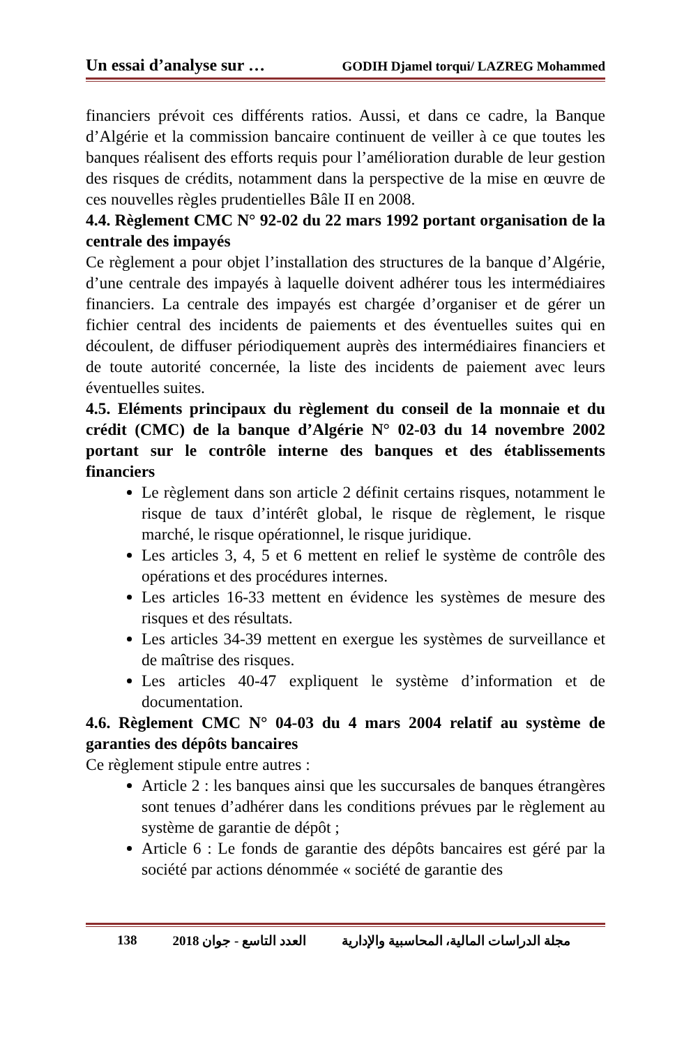Un essai d’analyse sur … GODIH Djamel torqui/ LAZREG Mohammed
financiers prévoit ces différents ratios. Aussi, et dans ce cadre, la Banque d’Algérie et la commission bancaire continuent de veiller à ce que toutes les banques réalisent des efforts requis pour l’amélioration durable de leur gestion des risques de crédits, notamment dans la perspective de la mise en œuvre de ces nouvelles règles prudentielles Bâle II en 2008.
4.4. Règlement CMC N° 92-02 du 22 mars 1992 portant organisation de la centrale des impayés
Ce règlement a pour objet l’installation des structures de la banque d’Algérie, d’une centrale des impayés à laquelle doivent adhérer tous les intermédiaires financiers. La centrale des impayés est chargée d’organiser et de gérer un fichier central des incidents de paiements et des éventuelles suites qui en découlent, de diffuser périodiquement auprès des intermédiaires financiers et de toute autorité concernée, la liste des incidents de paiement avec leurs éventuelles suites.
4.5. Eléments principaux du règlement du conseil de la monnaie et du crédit (CMC) de la banque d’Algérie N° 02-03 du 14 novembre 2002 portant sur le contrôle interne des banques et des établissements financiers
Le règlement dans son article 2 définit certains risques, notamment le risque de taux d’intérêt global, le risque de règlement, le risque marché, le risque opérationnel, le risque juridique.
Les articles 3, 4, 5 et 6 mettent en relief le système de contrôle des opérations et des procédures internes.
Les articles 16-33 mettent en évidence les systèmes de mesure des risques et des résultats.
Les articles 34-39 mettent en exergue les systèmes de surveillance et de maîtrise des risques.
Les articles 40-47 expliquent le système d’information et de documentation.
4.6. Règlement CMC N° 04-03 du 4 mars 2004 relatif au système de garanties des dépôts bancaires
Ce règlement stipule entre autres :
Article 2 : les banques ainsi que les succursales de banques étrangères sont tenues d’adhérer dans les conditions prévues par le règlement au système de garantie de dépôt ;
Article 6 : Le fonds de garantie des dépôts bancaires est géré par la société par actions dénommée « société de garantie des
138 العدد التاسع - جوان 2018 مجلة الدراسات المالية، المحاسبية والإدارية